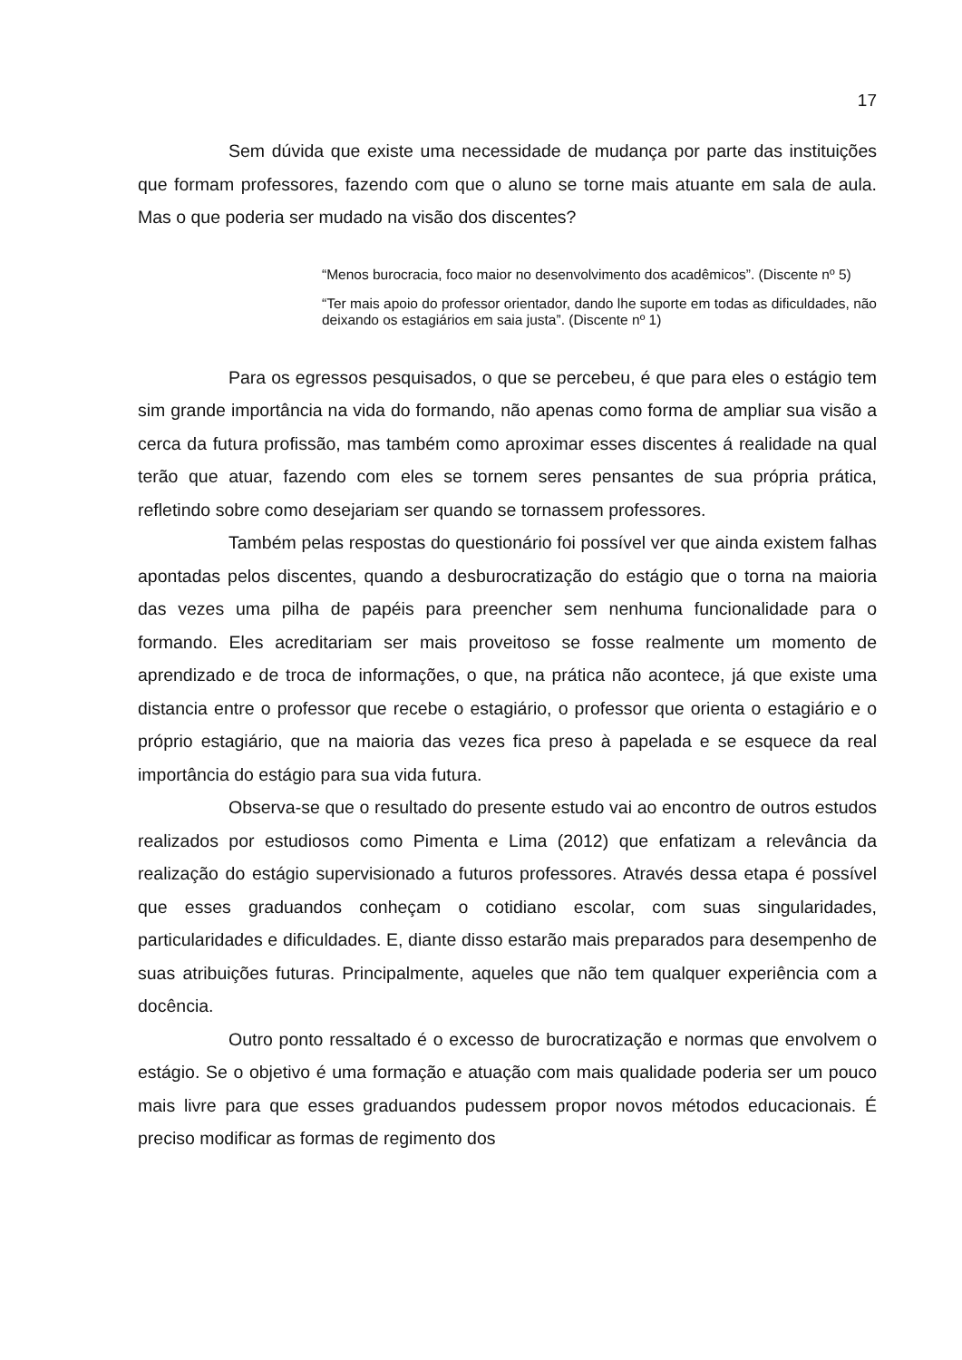17
Sem dúvida que existe uma necessidade de mudança por parte das instituições que formam professores, fazendo com que o aluno se torne mais atuante em sala de aula. Mas o que poderia ser mudado na visão dos discentes?
“Menos burocracia, foco maior no desenvolvimento dos acadêmicos”. (Discente nº 5)
“Ter mais apoio do professor orientador, dando lhe suporte em todas as dificuldades, não deixando os estagiários em saia justa”. (Discente nº 1)
Para os egressos pesquisados, o que se percebeu, é que para eles o estágio tem sim grande importância na vida do formando, não apenas como forma de ampliar sua visão a cerca da futura profissão, mas também como aproximar esses discentes á realidade na qual terão que atuar, fazendo com eles se tornem seres pensantes de sua própria prática, refletindo sobre como desejariam ser quando se tornassem professores.
Também pelas respostas do questionário foi possível ver que ainda existem falhas apontadas pelos discentes, quando a desburocratização do estágio que o torna na maioria das vezes uma pilha de papéis para preencher sem nenhuma funcionalidade para o formando. Eles acreditariam ser mais proveitoso se fosse realmente um momento de aprendizado e de troca de informações, o que, na prática não acontece, já que existe uma distancia entre o professor que recebe o estagiário, o professor que orienta o estagiário e o próprio estagiário, que na maioria das vezes fica preso à papelada e se esquece da real importância do estágio para sua vida futura.
Observa-se que o resultado do presente estudo vai ao encontro de outros estudos realizados por estudiosos como Pimenta e Lima (2012) que enfatizam a relevância da realização do estágio supervisionado a futuros professores. Através dessa etapa é possível que esses graduandos conheçam o cotidiano escolar, com suas singularidades, particularidades e dificuldades. E, diante disso estarão mais preparados para desempenho de suas atribuições futuras. Principalmente, aqueles que não tem qualquer experiência com a docência.
Outro ponto ressaltado é o excesso de burocratização e normas que envolvem o estágio. Se o objetivo é uma formação e atuação com mais qualidade poderia ser um pouco mais livre para que esses graduandos pudessem propor novos métodos educacionais. É preciso modificar as formas de regimento dos